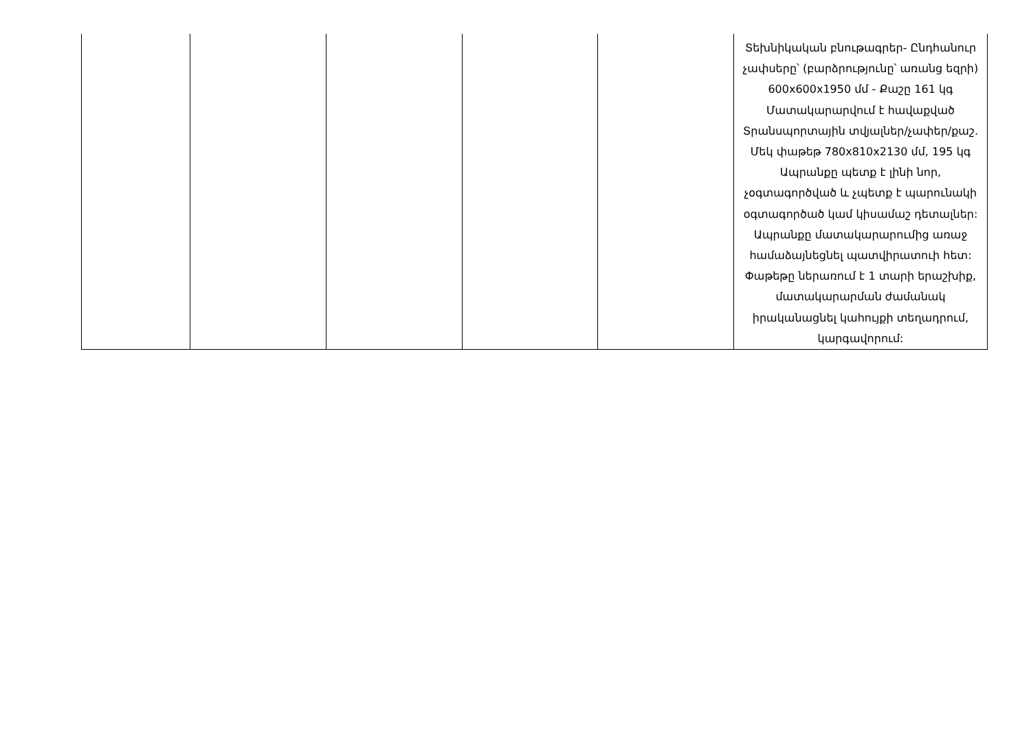| | | | | | Տեխնիկական բնութագրեր- Ընդհանուր չափսերը՝ (բարձրությունը՝ առանց եզրի) 600x600x1950 մմ - Քաշը 161 կգ Մատակարարվում է հավաքված Տրանսպորտային տվյալներ/չափեր/քաշ. Մեկ փաթեթ 780x810x2130 մմ, 195 կգ Ապրանքը պետք է լինի նոր, չօգտագործված և չպետք է պարունակի օգտագործած կամ կիսամաշ դետալներ: Ապրանքը մատակարարումից առաջ համաձայնեցնել պատվիրատուի հետ: Փաթեթը ներառում է 1 տարի երաշխիք, մատակարարման ժամանակ իրականացնել կահույքի տեղադրում, կարգավորում: |